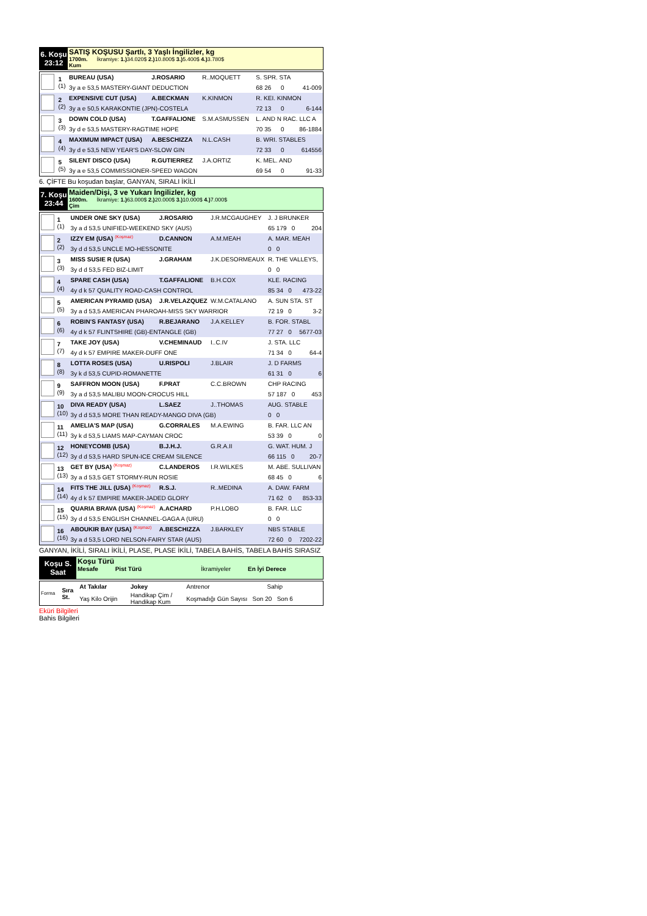6. Koşu
23:12
SATIŞ KOŞUSU Şartlı, 3 Yaşlı İngilizler, kg
1700m. İkramiye: 1.) 34.020$ 2.) 10.800$ 3.) 5.400$ 4.) 3.780$
Kum
| | 1 (1) | BUREAU (USA) | J.ROSARIO | R..MOQUETT | S. SPR. STA | | |
| | | 3y a e 53,5 MASTERY-GIANT DEDUCTION | | | 68 26 | 0 | 41-009 |
| | 2 (2) | EXPENSIVE CUT (USA) | A.BECKMAN | K.KINMON | R. KEI. KINMON | | |
| | | 3y a e 50,5 KARAKONTIE (JPN)-COSTELA | | | 72 13 | 0 | 6-144 |
| | 3 (3) | DOWN COLD (USA) | T.GAFFALIONE | S.M.ASMUSSEN | L. AND N RAC. LLC A | | |
| | | 3y d e 53,5 MASTERY-RAGTIME HOPE | | | 70 35 | 0 | 86-1884 |
| | 4 (4) | MAXIMUM IMPACT (USA) | A.BESCHIZZA | N.L.CASH | B. WRI. STABLES | | |
| | | 3y d e 53,5 NEW YEAR'S DAY-SLOW GIN | | | 72 33 | 0 | 614556 |
| | 5 (5) | SILENT DISCO (USA) | R.GUTIERREZ | J.A.ORTIZ | K. MEL. AND | | |
| | | 3y a e 53,5 COMMISSIONER-SPEED WAGON | | | 69 54 | 0 | 91-33 |
6. ÇİFTE Bu koşudan başlar, GANYAN, SIRALI İKİLİ
7. Koşu
23:44
Maiden/Dişi, 3 ve Yukarı İngilizler, kg
1600m. İkramiye: 1.) 63.000$ 2.) 20.000$ 3.) 10.000$ 4.) 7.000$
Çim
| | 1 (1) | UNDER ONE SKY (USA) | J.ROSARIO | J.R.MCGAUGHEY | J. J BRUNKER | |
| | | 3y a d 53,5 UNIFIED-WEEKEND SKY (AUS) | | | 65 179 0 | 204 |
| | 2 (2) | IZZY EM (USA) (Koşmaz) | D.CANNON | A.M.MEAH | A. MAR. MEAH | |
| | | 3y d d 53,5 UNCLE MO-HESSONITE | | | 0 0 | |
| | 3 (3) | MISS SUSIE R (USA) | J.GRAHAM | J.K.DESORMEAUX | R. THE VALLEYS, | |
| | | 3y d d 53,5 FED BIZ-LIMIT | | | 0 0 | |
| | 4 (4) | SPARE CASH (USA) | T.GAFFALIONE | B.H.COX | KLE. RACING | |
| | | 4y d k 57 QUALITY ROAD-CASH CONTROL | | | 85 34 0 | 473-22 |
| | 5 (5) | AMERICAN PYRAMID (USA) | J.R.VELAZQUEZ | W.M.CATALANO | A. SUN STA. ST | |
| | | 3y a d 53,5 AMERICAN PHAROAH-MISS SKY WARRIOR | | | 72 19 0 | 3-2 |
| | 6 (6) | ROBIN'S FANTASY (USA) | R.BEJARANO | J.A.KELLEY | B. FOR. STABL | |
| | | 4y d k 57 FLINTSHIRE (GB)-ENTANGLE (GB) | | | 77 27 0 | 5677-03 |
| | 7 (7) | TAKE JOY (USA) | V.CHEMINAUD | I..C.IV | J. STA. LLC | |
| | | 4y d k 57 EMPIRE MAKER-DUFF ONE | | | 71 34 0 | 64-4 |
| | 8 (8) | LOTTA ROSES (USA) | U.RISPOLI | J.BLAIR | J. D FARMS | |
| | | 3y k d 53,5 CUPID-ROMANETTE | | | 61 31 0 | 6 |
| | 9 (9) | SAFFRON MOON (USA) | F.PRAT | C.C.BROWN | CHP RACING | |
| | | 3y a d 53,5 MALIBU MOON-CROCUS HILL | | | 57 187 0 | 453 |
| | 10 (10) | DIVA READY (USA) | L.SAEZ | J..THOMAS | AUG. STABLE | |
| | | 3y d d 53,5 MORE THAN READY-MANGO DIVA (GB) | | | 0 0 | |
| | 11 (11) | AMELIA'S MAP (USA) | G.CORRALES | M.A.EWING | B. FAR. LLC AN | |
| | | 3y k d 53,5 LIAMS MAP-CAYMAN CROC | | | 53 39 0 | 0 |
| | 12 (12) | HONEYCOMB (USA) | B.J.H.J. | G.R.A.II | G. WAT. HUM. J | |
| | | 3y d d 53,5 HARD SPUN-ICE CREAM SILENCE | | | 66 115 0 | 20-7 |
| | 13 (13) | GET BY (USA) (Koşmaz) | C.LANDEROS | I.R.WILKES | M. ABE. SULLIVAN | |
| | | 3y a d 53,5 GET STORMY-RUN ROSIE | | | 68 45 0 | 6 |
| | 14 (14) | FITS THE JILL (USA) (Koşmaz) | R.S.J. | R..MEDINA | A. DAW. FARM | |
| | | 4y d k 57 EMPIRE MAKER-JADED GLORY | | | 71 62 0 | 853-33 |
| | 15 (15) | QUARIA BRAVA (USA) (Koşmaz) | A.ACHARD | P.H.LOBO | B. FAR. LLC | |
| | | 3y d d 53,5 ENGLISH CHANNEL-GAGA A (URU) | | | 0 0 | |
| | 16 (16) | ABOUKIR BAY (USA) (Koşmaz) | A.BESCHIZZA | J.BARKLEY | NBS STABLE | |
| | | 3y a d 53,5 LORD NELSON-FAIRY STAR (AUS) | | | 72 60 0 | 7202-22 |
GANYAN, İKİLİ, SIRALI İKİLİ, PLASE, PLASE İKİLİ, TABELA BAHİS, TABELA BAHİS SIRASIZ
Koşu S.
Saat
Koşu Türü
Mesafe Pist Türü İkramiyeler En İyi Derece
| Forma | Sıra St. | At Takılar | Jokey | Antrenor | Sahip |
| | | Yaş Kilo Orijin | Handikap Çim / Handikap Kum | Koşmadığı Gün Sayısı Son 20 Son 6 | |
Eküri Bilgileri
Bahis Bilgileri